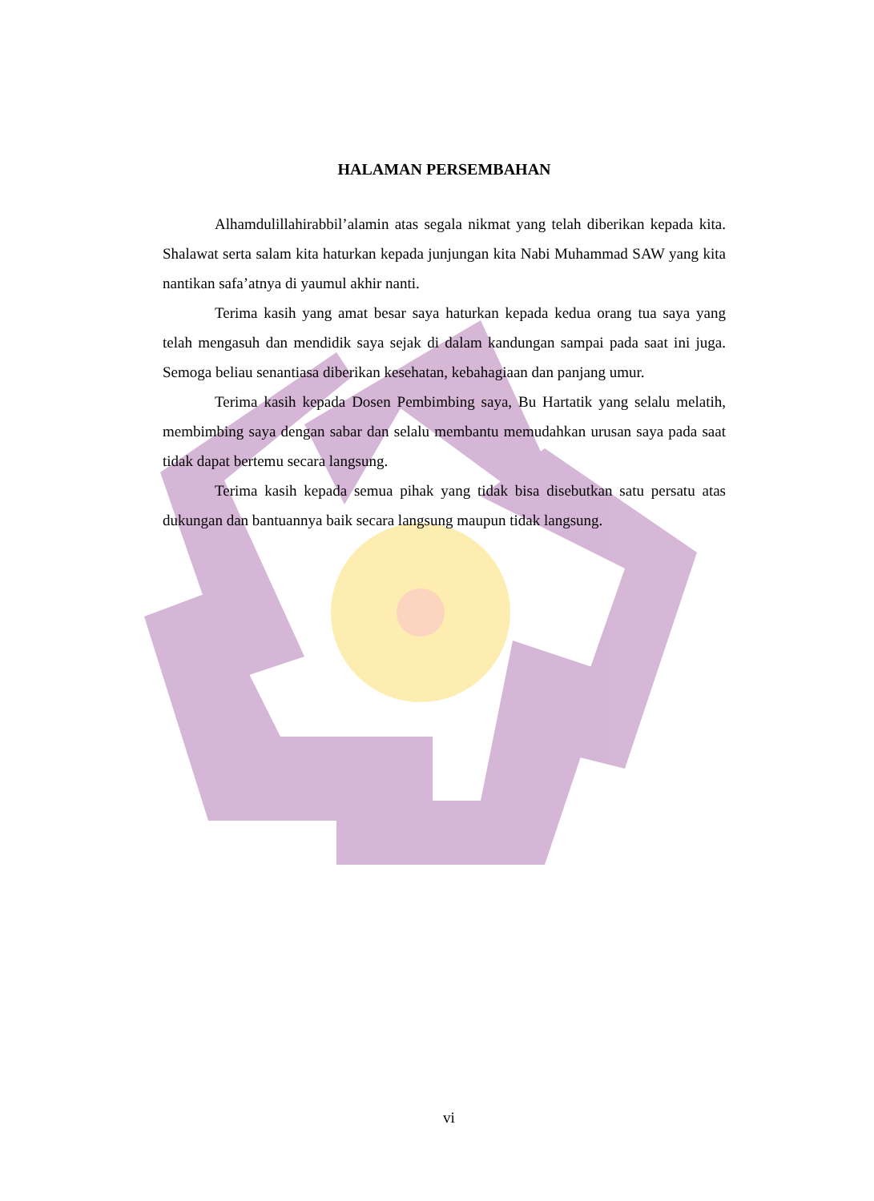HALAMAN PERSEMBAHAN
Alhamdulillahirabbil’alamin atas segala nikmat yang telah diberikan kepada kita. Shalawat serta salam kita haturkan kepada junjungan kita Nabi Muhammad SAW yang kita nantikan safa’atnya di yaumul akhir nanti.
Terima kasih yang amat besar saya haturkan kepada kedua orang tua saya yang telah mengasuh dan mendidik saya sejak di dalam kandungan sampai pada saat ini juga. Semoga beliau senantiasa diberikan kesehatan, kebahagiaan dan panjang umur.
Terima kasih kepada Dosen Pembimbing saya, Bu Hartatik yang selalu melatih, membimbing saya dengan sabar dan selalu membantu memudahkan urusan saya pada saat tidak dapat bertemu secara langsung.
Terima kasih kepada semua pihak yang tidak bisa disebutkan satu persatu atas dukungan dan bantuannya baik secara langsung maupun tidak langsung.
vi